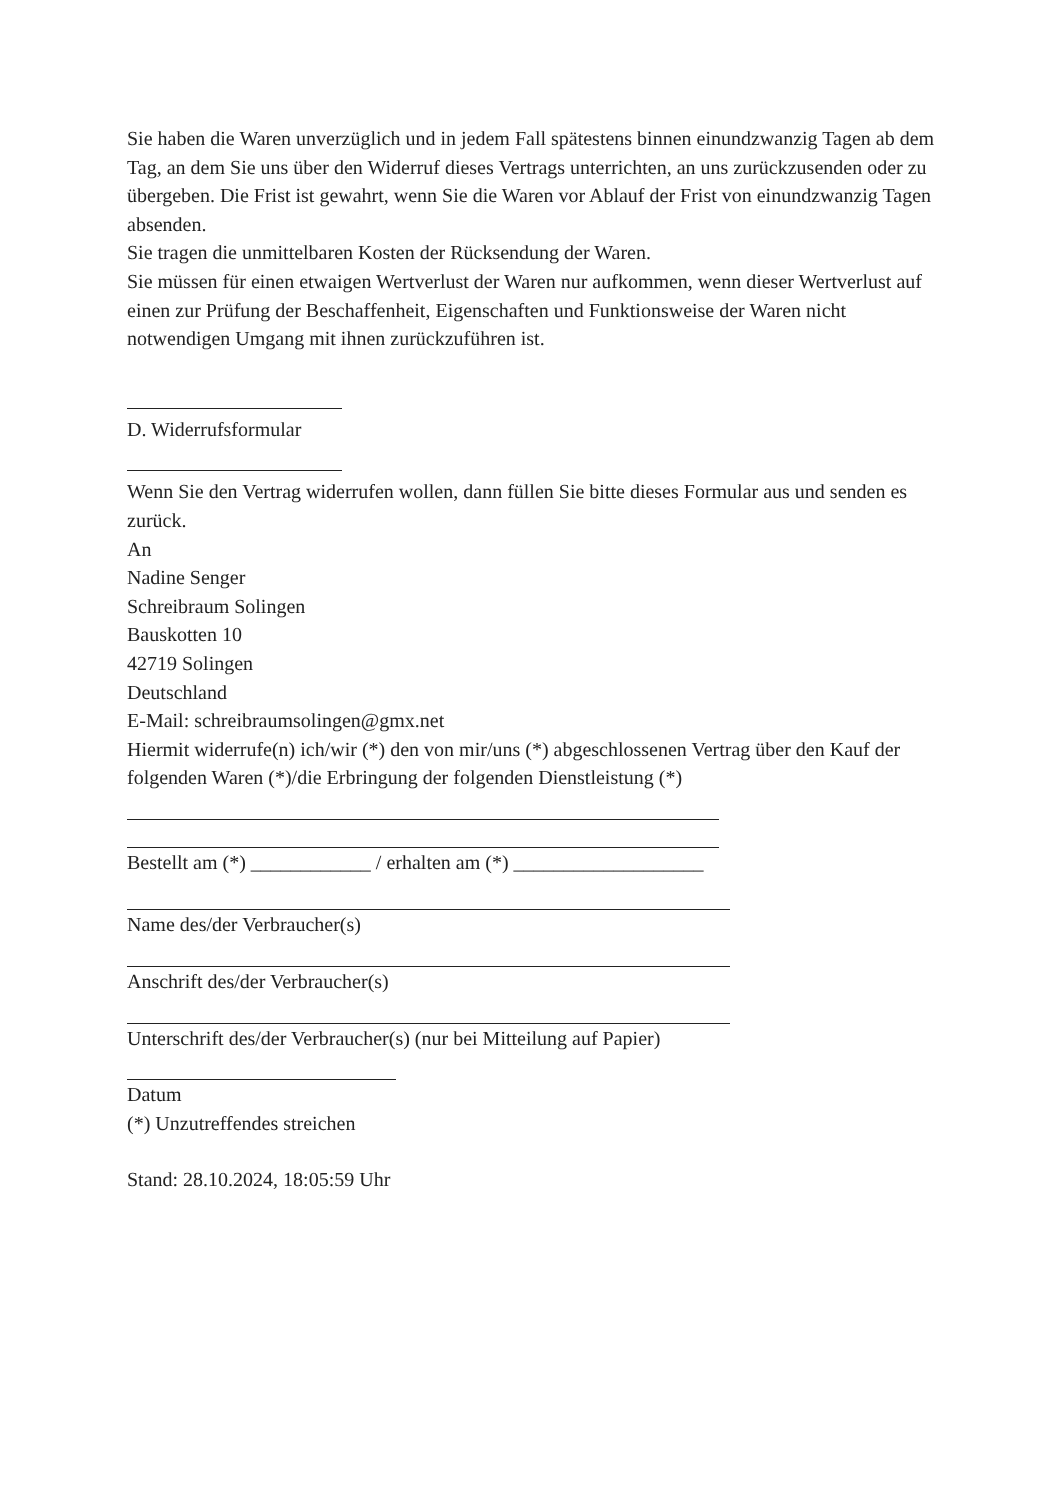Sie haben die Waren unverzüglich und in jedem Fall spätestens binnen einundzwanzig Tagen ab dem Tag, an dem Sie uns über den Widerruf dieses Vertrags unterrichten, an uns zurückzusenden oder zu übergeben. Die Frist ist gewahrt, wenn Sie die Waren vor Ablauf der Frist von einundzwanzig Tagen absenden.
Sie tragen die unmittelbaren Kosten der Rücksendung der Waren.
Sie müssen für einen etwaigen Wertverlust der Waren nur aufkommen, wenn dieser Wertverlust auf einen zur Prüfung der Beschaffenheit, Eigenschaften und Funktionsweise der Waren nicht notwendigen Umgang mit ihnen zurückzuführen ist.
D. Widerrufsformular
Wenn Sie den Vertrag widerrufen wollen, dann füllen Sie bitte dieses Formular aus und senden es zurück.
An
Nadine Senger
Schreibraum Solingen
Bauskotten 10
42719 Solingen
Deutschland
E-Mail: schreibraumsolingen@gmx.net
Hiermit widerrufe(n) ich/wir (*) den von mir/uns (*) abgeschlossenen Vertrag über den Kauf der folgenden Waren (*)/die Erbringung der folgenden Dienstleistung (*)
Bestellt am (*) ____________ / erhalten am (*) ___________________
Name des/der Verbraucher(s)
Anschrift des/der Verbraucher(s)
Unterschrift des/der Verbraucher(s) (nur bei Mitteilung auf Papier)
Datum
(*) Unzutreffendes streichen
Stand: 28.10.2024, 18:05:59 Uhr